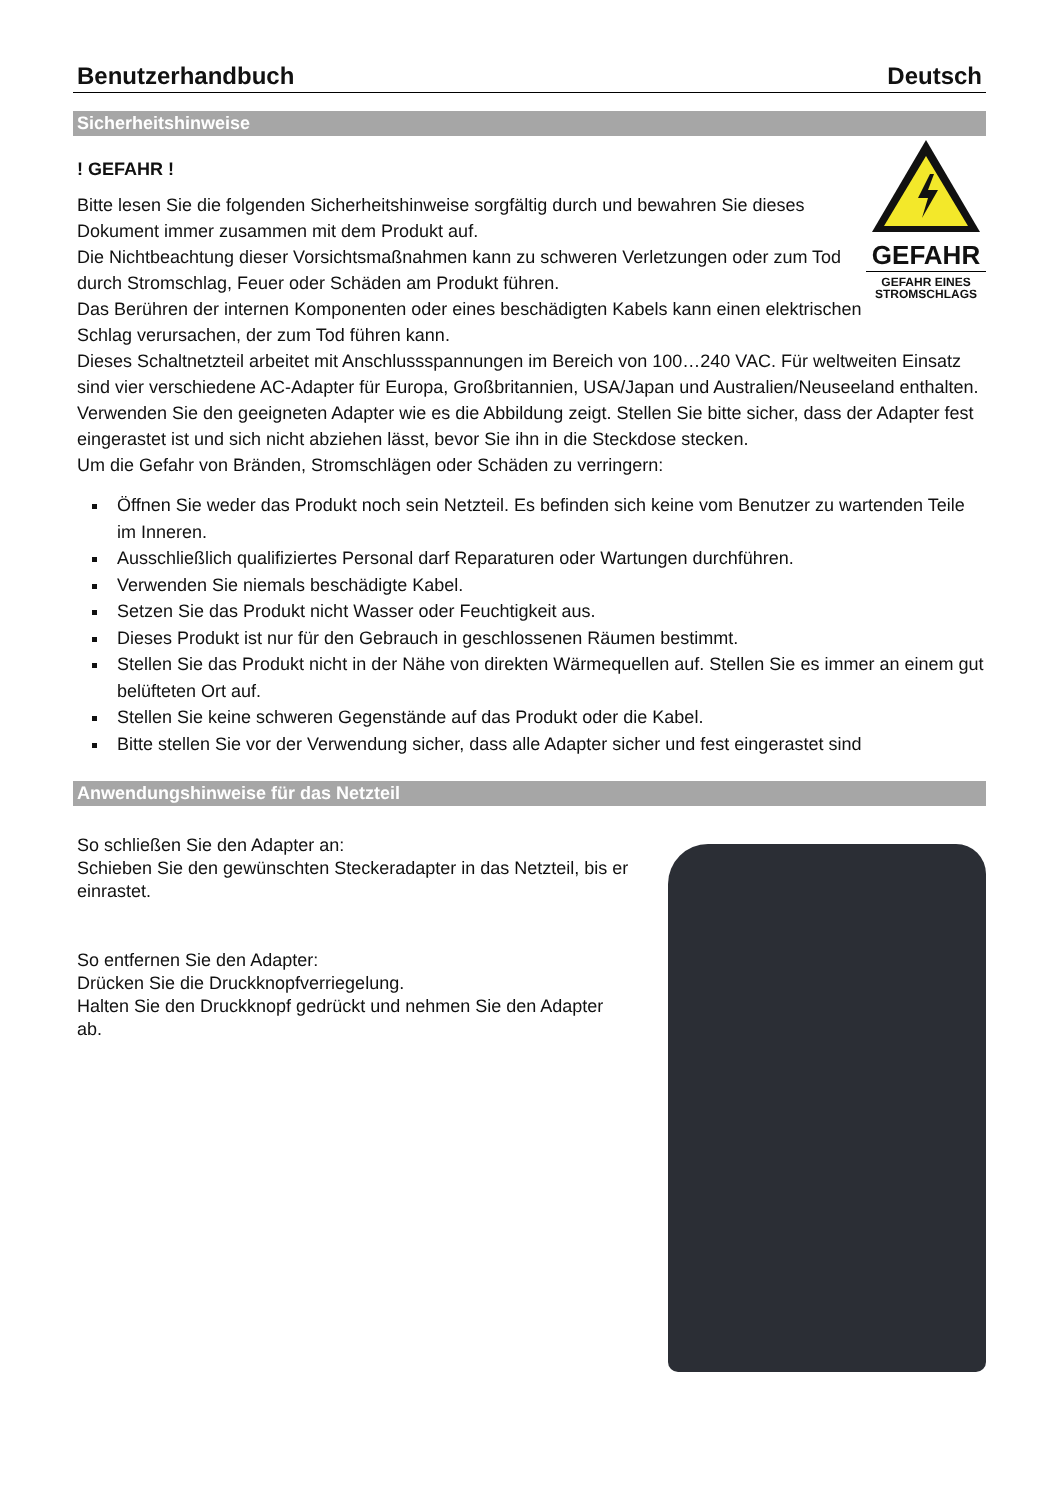Benutzerhandbuch Deutsch
Sicherheitshinweise
! GEFAHR !
Bitte lesen Sie die folgenden Sicherheitshinweise sorgfältig durch und bewahren Sie dieses Dokument immer zusammen mit dem Produkt auf.
Die Nichtbeachtung dieser Vorsichtsmaßnahmen kann zu schweren Verletzungen oder zum Tod durch Stromschlag, Feuer oder Schäden am Produkt führen.
Das Berühren der internen Komponenten oder eines beschädigten Kabels kann einen elektrischen Schlag verursachen, der zum Tod führen kann.
GEFAHR
GEFAHR EINES STROMSCHLAGS
Dieses Schaltnetzteil arbeitet mit Anschlussspannungen im Bereich von 100…240 VAC. Für weltweiten Einsatz sind vier verschiedene AC-Adapter für Europa, Großbritannien, USA/Japan und Australien/Neuseeland enthalten. Verwenden Sie den geeigneten Adapter wie es die Abbildung zeigt. Stellen Sie bitte sicher, dass der Adapter fest eingerastet ist und sich nicht abziehen lässt, bevor Sie ihn in die Steckdose stecken.
Um die Gefahr von Bränden, Stromschlägen oder Schäden zu verringern:
Öffnen Sie weder das Produkt noch sein Netzteil. Es befinden sich keine vom Benutzer zu wartenden Teile im Inneren.
Ausschließlich qualifiziertes Personal darf Reparaturen oder Wartungen durchführen.
Verwenden Sie niemals beschädigte Kabel.
Setzen Sie das Produkt nicht Wasser oder Feuchtigkeit aus.
Dieses Produkt ist nur für den Gebrauch in geschlossenen Räumen bestimmt.
Stellen Sie das Produkt nicht in der Nähe von direkten Wärmequellen auf. Stellen Sie es immer an einem gut belüfteten Ort auf.
Stellen Sie keine schweren Gegenstände auf das Produkt oder die Kabel.
Bitte stellen Sie vor der Verwendung sicher, dass alle Adapter sicher und fest eingerastet sind
Anwendungshinweise für das Netzteil
So schließen Sie den Adapter an:
Schieben Sie den gewünschten Steckeradapter in das Netzteil, bis er einrastet.
So entfernen Sie den Adapter:
Drücken Sie die Druckknopfverriegelung.
Halten Sie den Druckknopf gedrückt und nehmen Sie den Adapter ab.